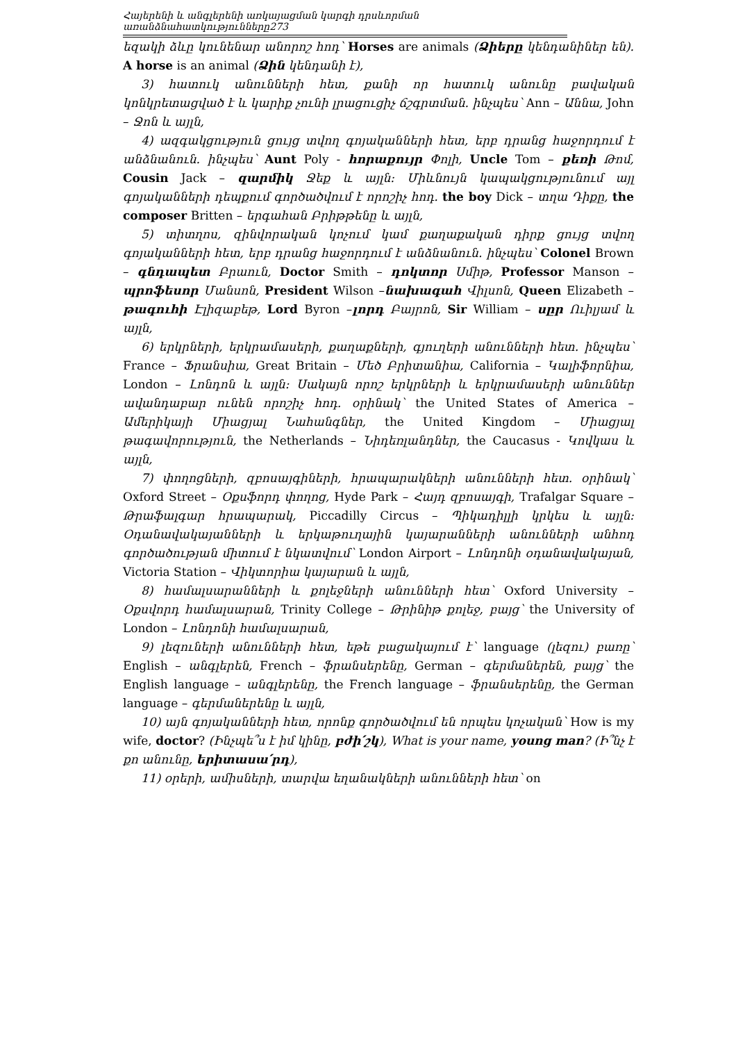Հայերենի և անգլերենի առկայացման կարգի դրսևորման առանձնահատկությունները273
եզակի ձևը կունենար անորոշ հոդ՝ Horses are animals (Ձիերը կենդանիներ են). A horse is an animal (Ձին կենդանի է),
3) հատուկ անունների հետ, քանի որ հատուկ անունը բավական կոնկրետացված է և կարիք չունի լրացուցիչ ճշգրտման. ինչպես՝ Ann – Աննա, John – Ջոն և այլն,
4) ազգակցություն ցույց տվող գոյականների հետ, երբ դրանց հաջորդում է անձնանուն. ինչպես՝ Aunt Poly - հորաքույր Փոլի, Uncle Tom – քեռի Թոմ, Cousin Jack – զարմիկ Ջեք և այլն: Միևնույն կապակցությունում այլ գոյականների դեպքում գործածվում է որոշիչ հոդ. the boy Dick – տղա Դիքը, the composer Britten – երգահան Բրիթթենը և այլն,
5) տիտղոս, զինվորական կոչում կամ քաղաքական դիրք ցույց տվող գոյականների հետ, երբ դրանց հաջորդում է անձնանուն. ինչպես՝ Colonel Brown – գնդապետ Բրաուն, Doctor Smith – դոկտոր Սմիթ, Professor Manson – պրոֆեսոր Մանսոն, President Wilson –նախագահ Վիլսոն, Queen Elizabeth – թագուհի Էլիզաբեթ, Lord Byron –լորդ Բայրոն, Sir William – սըր Ուիլյամ և այլն,
6) երկրների, երկրամասերի, քաղաքների, գյուղերի անունների հետ. ինչպես՝ France – Ֆրանսիա, Great Britain – Մեծ Բրիտանիա, California – Կալիֆորնիա, London – Լոնդոն և այլն: Սակայն որոշ երկրների և երկրամասերի անուններ ավանդաբար ունեն որոշիչ հոդ. օրինակ՝ the United States of America – Ամերիկայի Միացյալ Նահանգներ, the United Kingdom – Միացյալ թագավորություն, the Netherlands – Նիդեռլանդներ, the Caucasus - Կովկաս և այլն,
7) փողոցների, զբոսայգիների, հրապարակների անունների հետ. օրինակ՝ Oxford Street – Օքսֆորդ փողոց, Hyde Park – Հայդ զբոսայգի, Trafalgar Square – Թրաֆալգար հրապարակ, Piccadilly Circus – Պիկադիլլի կրկես և այլն: Օդանավակայանների և երկաթուղային կայարանների անունների անհոդ գործածության միտում է նկատվում՝ London Airport – Լոնդոնի օդանավակայան, Victoria Station – Վիկտորիա կայարան և այլն,
8) համալսարանների և քոլեջների անունների հետ՝ Oxford University – Օքսվորդ համալսարան, Trinity College – Թրինիթ քոլեջ, բայց՝ the University of London – Լոնդոնի համալսարան,
9) լեզուների անունների հետ, եթե բացակայում է՝ language (լեզու) բառը՝ English – անգլերեն, French – ֆրանսերենը, German – գերմաներեն, բայց՝ the English language – անգլերենը, the French language – ֆրանսերենը, the German language – գերմաներենը և այլն,
10) այն գոյականների հետ, որոնք գործածվում են որպես կոչական՝ How is my wife, doctor? (Ինչպե՞ս է իմ կինը, բժի՛շկ), What is your name, young man? (Ի՞նչ է քո անունը, երիտասա՛րդ),
11) օրերի, ամիսների, տարվա եղանակների անունների հետ՝ on